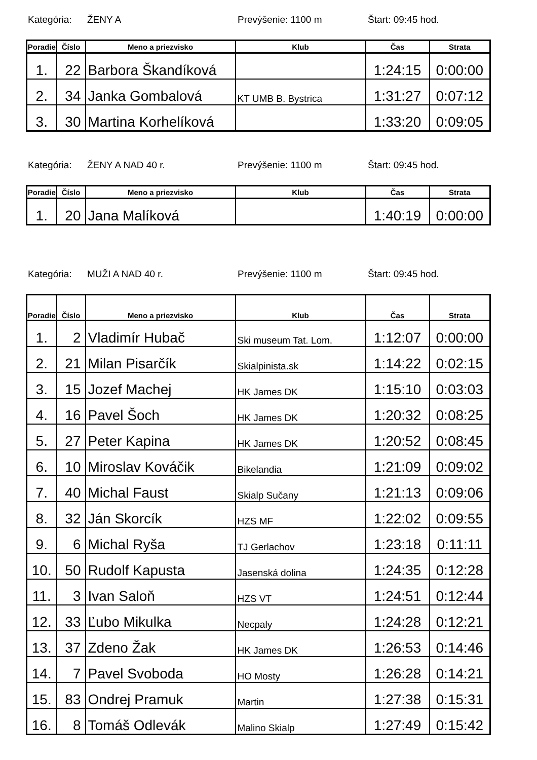Kategória: ŽENY A Prevýšenie: 1100 m Štart: 09:45 hod.
| Poradie | Číslo | Meno a priezvisko | Klub | Čas | Strata |
| --- | --- | --- | --- | --- | --- |
| 1. | 22 | Barbora Škandíková | | 1:24:15 | 0:00:00 |
| 2. | 34 | Janka Gombalová | KT UMB B. Bystrica | 1:31:27 | 0:07:12 |
| 3. | 30 | Martina Korhelíková | | 1:33:20 | 0:09:05 |
Kategória: ŽENY A NAD 40 r. Prevýšenie: 1100 m Štart: 09:45 hod.
| Poradie | Číslo | Meno a priezvisko | Klub | Čas | Strata |
| --- | --- | --- | --- | --- | --- |
| 1. | 20 | Jana Malíková | | 1:40:19 | 0:00:00 |
Kategória: MUŽI A NAD 40 r. Prevýšenie: 1100 m Štart: 09:45 hod.
| Poradie | Číslo | Meno a priezvisko | Klub | Čas | Strata |
| --- | --- | --- | --- | --- | --- |
| 1. | 2 | Vladimír Hubač | Ski museum Tat. Lom. | 1:12:07 | 0:00:00 |
| 2. | 21 | Milan Pisarčík | Skialpinista.sk | 1:14:22 | 0:02:15 |
| 3. | 15 | Jozef Machej | HK James DK | 1:15:10 | 0:03:03 |
| 4. | 16 | Pavel Šoch | HK James DK | 1:20:32 | 0:08:25 |
| 5. | 27 | Peter Kapina | HK James DK | 1:20:52 | 0:08:45 |
| 6. | 10 | Miroslav Kováčik | Bikelandia | 1:21:09 | 0:09:02 |
| 7. | 40 | Michal Faust | Skialp Sučany | 1:21:13 | 0:09:06 |
| 8. | 32 | Ján Skorcík | HZS MF | 1:22:02 | 0:09:55 |
| 9. | 6 | Michal Ryša | TJ Gerlachov | 1:23:18 | 0:11:11 |
| 10. | 50 | Rudolf Kapusta | Jasenská dolina | 1:24:35 | 0:12:28 |
| 11. | 3 | Ivan Saloň | HZS VT | 1:24:51 | 0:12:44 |
| 12. | 33 | Ľubo Mikulka | Necpaly | 1:24:28 | 0:12:21 |
| 13. | 37 | Zdeno Žak | HK James DK | 1:26:53 | 0:14:46 |
| 14. | 7 | Pavel Svoboda | HO Mosty | 1:26:28 | 0:14:21 |
| 15. | 83 | Ondrej Pramuk | Martin | 1:27:38 | 0:15:31 |
| 16. | 8 | Tomáš Odlevák | Malino Skialp | 1:27:49 | 0:15:42 |